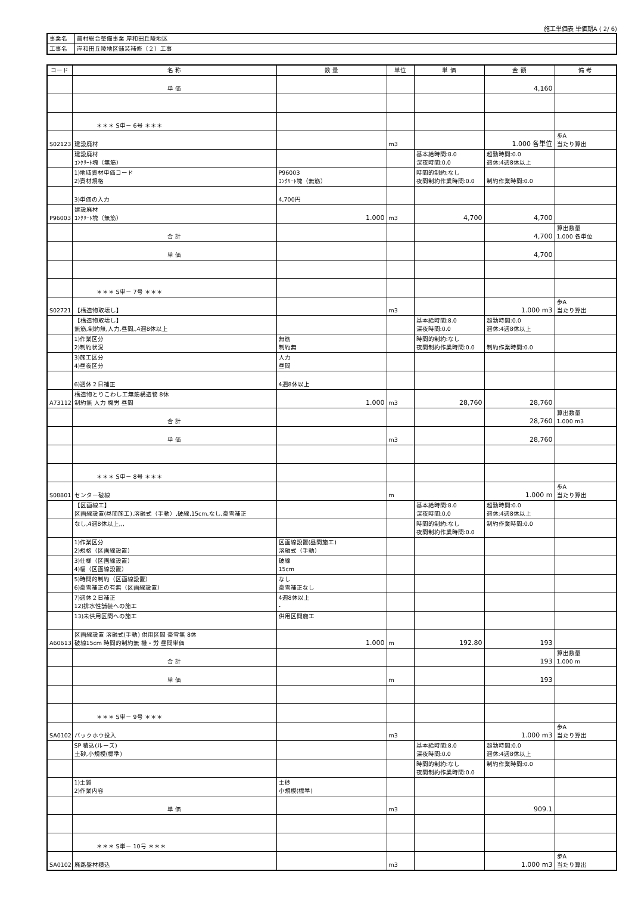施工単価表 単価期A ( 2/ 6)
| 事業名 | 農村総合整備事業 岸和田丘陵地区 |
| 工事名 | 岸和田丘陵地区舗装補修（２）工事 |
| コード | 名 称 | 数 量 | 単位 | 単 価 | 金 額 | 備 考 |
| --- | --- | --- | --- | --- | --- | --- |
| | 単 価 | | | | 4,160 | |
| | ＊＊＊ S単－ 6号 ＊＊＊ | | | | | |
| S02123 | 建設廃材 | | m3 | | 1.000 各単位 | 歩A 当たり算出 |
| | 建設廃材 ｺﾝｸﾘｰﾄ塊（無筋） | | | 基本給時間:8.0 深夜時間:0.0 | 超勤時間:0.0 週休:4週8休以上 | |
| | 1)地域資材単価コード 2)資材規格 | P96003 ｺﾝｸﾘｰﾄ塊（無筋） | | 時間的制約:なし 夜間制約作業時間:0.0 | 制約作業時間:0.0 | |
| | 3)単価の入力 | 4,700円 | | | | |
| P96003 | 建設廃材 ｺﾝｸﾘｰﾄ塊（無筋） | 1.000 | m3 | 4,700 | 4,700 | |
| | 合 計 | | | | 4,700 | 算出数量 1.000 各単位 |
| | 単 価 | | | | 4,700 | |
| | ＊＊＊ S単－ 7号 ＊＊＊ | | | | | |
| S02721 | 【構造物取壊し】 | | m3 | | 1.000 m3 | 歩A 当たり算出 |
| | 【構造物取壊し】 無筋,制約無,人力,昼間,,4週8休以上 | | | 基本給時間:8.0 深夜時間:0.0 | 超勤時間:0.0 週休:4週8休以上 | |
| | 1)作業区分 2)制約状況 | 無筋 制約無 | | 時間的制約:なし 夜間制約作業時間:0.0 | 制約作業時間:0.0 | |
| | 3)施工区分 4)昼夜区分 | 人力 昼間 | | | | |
| | 6)週休２日補正 | 4週8休以上 | | | | |
| A73112 | 構造物とりこわし工無筋構造物 8休 制約無 人力 機労 昼間 | 1.000 | m3 | 28,760 | 28,760 | |
| | 合 計 | | | | 28,760 | 算出数量 1.000 m3 |
| | 単 価 | | m3 | | 28,760 | |
| | ＊＊＊ S単－ 8号 ＊＊＊ | | | | | |
| S08801 | センター破線 | | m | | 1.000 m | 歩A 当たり算出 |
| | 【区画線工】 区画線設置(昼間施工),溶融式（手動）,破線,15cm,なし,豪雪補正 | | | 基本給時間:8.0 深夜時間:0.0 | 超勤時間:0.0 週休:4週8休以上 | |
| | なし,4週8休以上,,, | | | 時間的制約:なし 夜間制約作業時間:0.0 | 制約作業時間:0.0 | |
| | 1)作業区分 2)規格（区画線設置） | 区画線設置(昼間施工) 溶融式（手動） | | | | |
| | 3)仕様（区画線設置） 4)幅（区画線設置） | 破線 15cm | | | | |
| | 5)時間的制約（区画線設置） 6)豪雪補正の有無（区画線設置） | なし 豪雪補正なし | | | | |
| | 7)週休２日補正 12)排水性舗装への施工 | 4週8休以上 - | | | | |
| | 13)未供用区間への施工 | 供用区間施工 | | | | |
| A60613 | 区画線設置 溶融式(手動) 供用区間 豪雪無 8休 破線15cm 時間的制約無 機・労 昼間単価 | 1.000 | m | 192.80 | 193 | |
| | 合 計 | | | | 193 | 算出数量 1.000 m |
| | 単 価 | | m | | 193 | |
| | ＊＊＊ S単－ 9号 ＊＊＊ | | | | | |
| SA0102 | バックホウ投入 | | m3 | | 1.000 m3 | 歩A 当たり算出 |
| | SP 積込(ルーズ) 土砂,小規模(標準) | | | 基本給時間:8.0 深夜時間:0.0 | 超勤時間:0.0 週休:4週8休以上 | |
| | | | | 時間的制約:なし 夜間制約作業時間:0.0 | 制約作業時間:0.0 | |
| | 1)土質 2)作業内容 | 土砂 小規模(標準) | | | | |
| | 単 価 | | m3 | | 909.1 | |
| | ＊＊＊ S単－ 10号 ＊＊＊ | | | | | |
| SA0102 | 廃路盤材積込 | | m3 | | 1.000 m3 | 歩A 当たり算出 |